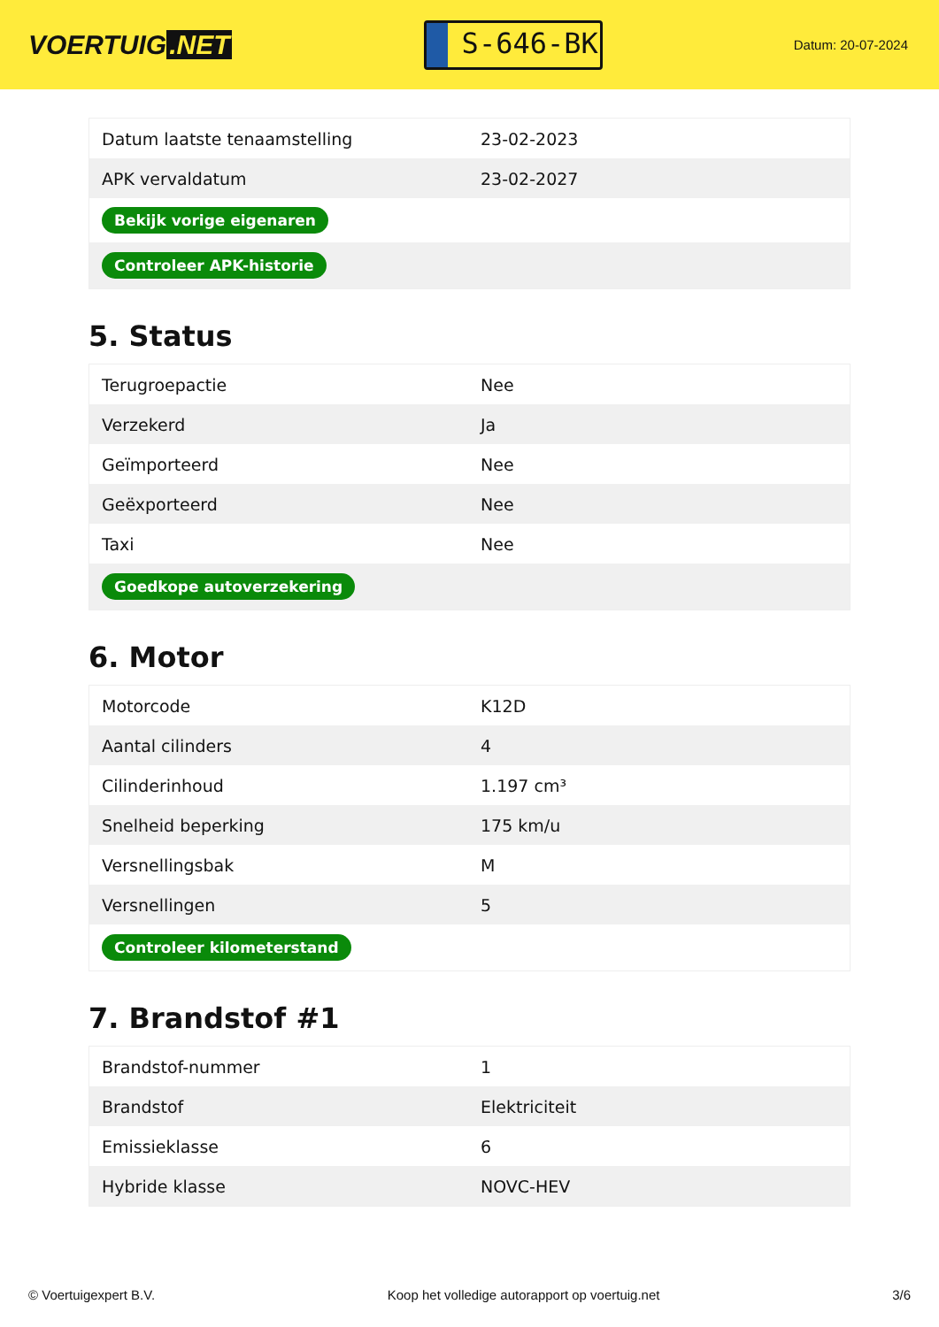VOERTUIG.NET
S-646-BK
Datum: 20-07-2024
| Datum laatste tenaamstelling | 23-02-2023 |
| APK vervaldatum | 23-02-2027 |
| Bekijk vorige eigenaren | |
| Controleer APK-historie | |
5. Status
| Terugroepactie | Nee |
| Verzekerd | Ja |
| Geïmporteerd | Nee |
| Geëxporteerd | Nee |
| Taxi | Nee |
| Goedkope autoverzekering | |
6. Motor
| Motorcode | K12D |
| Aantal cilinders | 4 |
| Cilinderinhoud | 1.197 cm³ |
| Snelheid beperking | 175 km/u |
| Versnellingsbak | M |
| Versnellingen | 5 |
| Controleer kilometerstand | |
7. Brandstof #1
| Brandstof-nummer | 1 |
| Brandstof | Elektriciteit |
| Emissieklasse | 6 |
| Hybride klasse | NOVC-HEV |
© Voertuigexpert B.V. Koop het volledige autorapport op voertuig.net 3/6